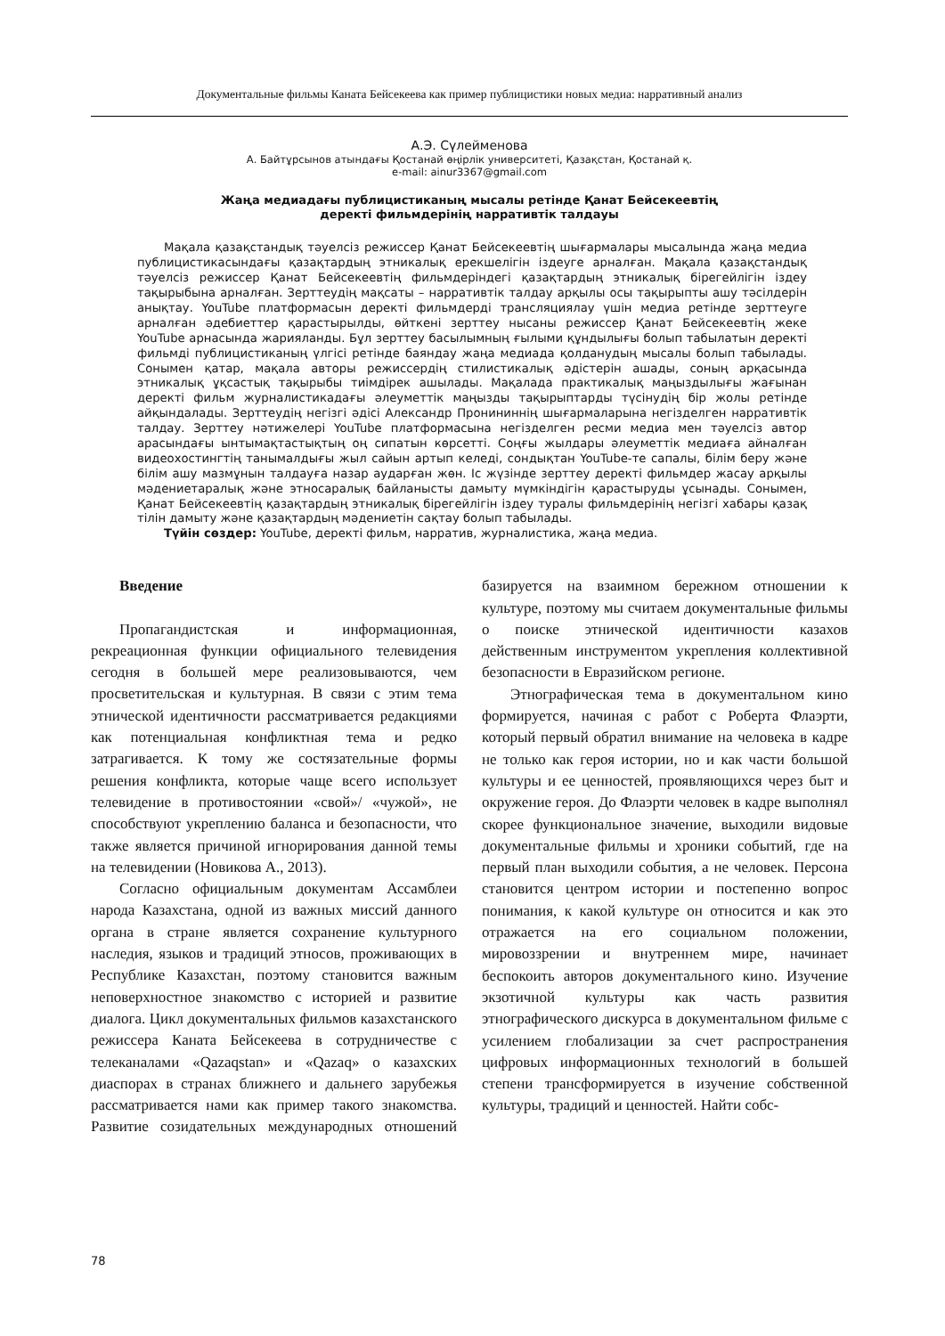Документальные фильмы Каната Бейсекеева как пример публицистики новых медиа: нарративный анализ
А.Э. Сүлейменова
А. Байтұрсынов атындағы Қостанай өңірлік университеті, Қазақстан, Қостанай қ.
e-mail: ainur3367@gmail.com
Жаңа медиадағы публицистиканың мысалы ретінде Қанат Бейсекеевтің
деректі фильмдерінің нарративтік талдауы
Мақала қазақстандық тәуелсіз режиссер Қанат Бейсекеевтің шығармалары мысалында жаңа медиа публицистикасындағы қазақтардың этникалық ерекшелігін іздеуге арналған. Мақала қазақстандық тәуелсіз режиссер Қанат Бейсекеевтің фильмдеріндегі қазақтардың этникалық бірегейлігін іздеу тақырыбына арналған. Зерттеудің мақсаты – нарративтік талдау арқылы осы тақырыпты ашу тәсілдерін анықтау. YouTube платформасын деректі фильмдерді трансляциялау үшін медиа ретінде зерттеуге арналған әдебиеттер қарастырылды, өйткені зерттеу нысаны режиссер Қанат Бейсекеевтің жеке YouTube арнасында жарияланды. Бұл зерттеу басылымның ғылыми құндылығы болып табылатын деректі фильмді публицистиканың үлгісі ретінде баяндау жаңа медиада қолданудың мысалы болып табылады. Сонымен қатар, мақала авторы режиссердің стилистикалық әдістерін ашады, соның арқасында этникалық ұқсастық тақырыбы тиімдірек ашылады. Мақалада практикалық маңыздылығы жағынан деректі фильм журналистикадағы әлеуметтік маңызды тақырыптарды түсінудің бір жолы ретінде айқындалады. Зерттеудің негізгі әдісі Александр Пронининнің шығармаларына негізделген нарративтік талдау. Зерттеу нәтижелері YouTube платформасына негізделген ресми медиа мен тәуелсіз автор арасындағы ынтымақтастықтың оң сипатын көрсетті. Соңғы жылдары әлеуметтік медиаға айналған видеохостингтің танымалдығы жыл сайын артып келеді, сондықтан YouTube-те сапалы, білім беру және білім ашу мазмұнын талдауға назар аударған жөн. Іс жүзінде зерттеу деректі фильмдер жасау арқылы мәдениетаралық және этносаралық байланысты дамыту мүмкіндігін қарастыруды ұсынады. Сонымен, Қанат Бейсекеевтің қазақтардың этникалық бірегейлігін іздеу туралы фильмдерінің негізгі хабары қазақ тілін дамыту және қазақтардың мәдениетін сақтау болып табылады.
Түйін сөздер: YouTube, деректі фильм, нарратив, журналистика, жаңа медиа.
Введение
Пропагандистская и информационная, рекреационная функции официального телевидения сегодня в большей мере реализовываются, чем просветительская и культурная. В связи с этим тема этнической идентичности рассматривается редакциями как потенциальная конфликтная тема и редко затрагивается. К тому же состязательные формы решения конфликта, которые чаще всего использует телевидение в противостоянии «свой»/ «чужой», не способствуют укреплению баланса и безопасности, что также является причиной игнорирования данной темы на телевидении (Новикова А., 2013).
Согласно официальным документам Ассамблеи народа Казахстана, одной из важных миссий данного органа в стране является сохранение культурного наследия, языков и традиций этносов, проживающих в Республике Казахстан, поэтому становится важным неповерхностное знакомство с историей и развитие диалога. Цикл документальных фильмов казахстанского режиссера Каната Бейсекеева в сотрудничестве с телеканалами «Qazaqstan» и «Qazaq» о казахских диаспорах в странах ближнего и дальнего зарубежья рассматривается нами как пример такого знакомства. Развитие созидательных международных отношений базируется на взаимном бережном отношении к культуре, поэтому мы считаем документальные фильмы о поиске этнической идентичности казахов действенным инструментом укрепления коллективной безопасности в Евразийском регионе.
Этнографическая тема в документальном кино формируется, начиная с работ с Роберта Флаэрти, который первый обратил внимание на человека в кадре не только как героя истории, но и как части большой культуры и ее ценностей, проявляющихся через быт и окружение героя. До Флаэрти человек в кадре выполнял скорее функциональное значение, выходили видовые документальные фильмы и хроники событий, где на первый план выходили события, а не человек. Персона становится центром истории и постепенно вопрос понимания, к какой культуре он относится и как это отражается на его социальном положении, мировоззрении и внутреннем мире, начинает беспокоить авторов документального кино. Изучение экзотичной культуры как часть развития этнографического дискурса в документальном фильме с усилением глобализации за счет распространения цифровых информационных технологий в большей степени трансформируется в изучение собственной культуры, традиций и ценностей. Найти собс-
78